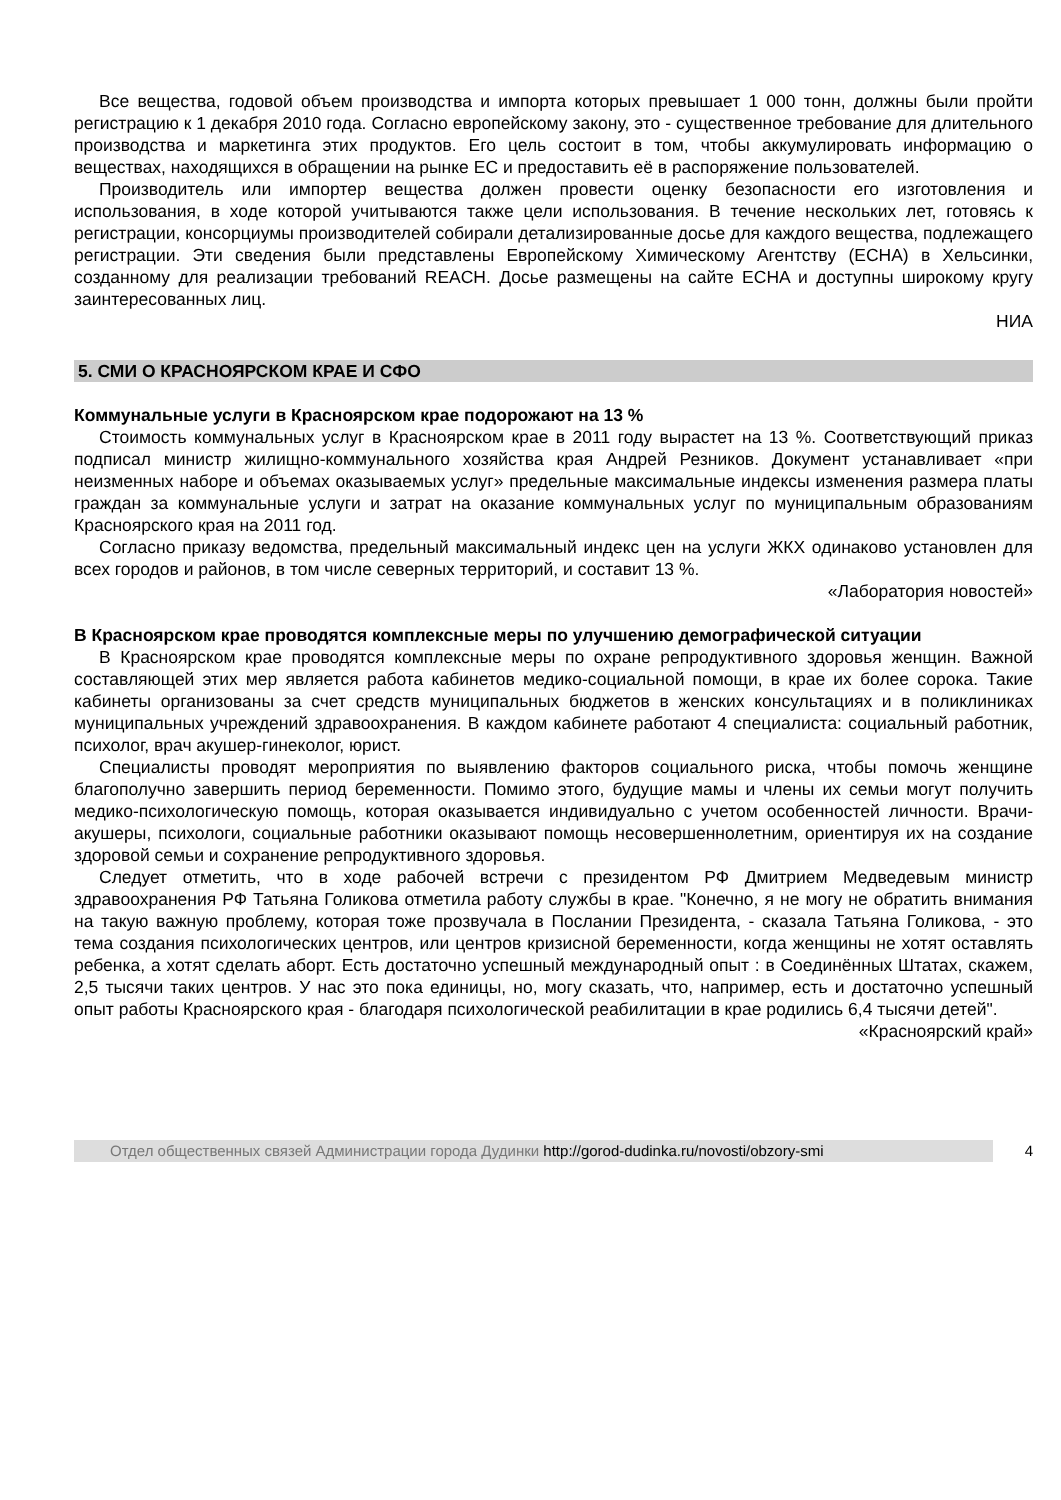Все вещества, годовой объем производства и импорта которых превышает 1 000 тонн, должны были пройти регистрацию к 1 декабря 2010 года. Согласно европейскому закону, это - существенное требование для длительного производства и маркетинга этих продуктов. Его цель состоит в том, чтобы аккумулировать информацию о веществах, находящихся в обращении на рынке ЕС и предоставить её в распоряжение пользователей.
Производитель или импортер вещества должен провести оценку безопасности его изготовления и использования, в ходе которой учитываются также цели использования. В течение нескольких лет, готовясь к регистрации, консорциумы производителей собирали детализированные досье для каждого вещества, подлежащего регистрации. Эти сведения были представлены Европейскому Химическому Агентству (ECHA) в Хельсинки, созданному для реализации требований REACH. Досье размещены на сайте ECHA и доступны широкому кругу заинтересованных лиц.
НИА
5. СМИ О КРАСНОЯРСКОМ КРАЕ И СФО
Коммунальные услуги в Красноярском крае подорожают на 13 %
Стоимость коммунальных услуг в Красноярском крае в 2011 году вырастет на 13 %. Соответствующий приказ подписал министр жилищно-коммунального хозяйства края Андрей Резников. Документ устанавливает «при неизменных наборе и объемах оказываемых услуг» предельные максимальные индексы изменения размера платы граждан за коммунальные услуги и затрат на оказание коммунальных услуг по муниципальным образованиям Красноярского края на 2011 год.
Согласно приказу ведомства, предельный максимальный индекс цен на услуги ЖКХ одинаково установлен для всех городов и районов, в том числе северных территорий, и составит 13 %.
«Лаборатория новостей»
В Красноярском крае проводятся комплексные меры по улучшению демографической ситуации
В Красноярском крае проводятся комплексные меры по охране репродуктивного здоровья женщин. Важной составляющей этих мер является работа кабинетов медико-социальной помощи, в крае их более сорока. Такие кабинеты организованы за счет средств муниципальных бюджетов в женских консультациях и в поликлиниках муниципальных учреждений здравоохранения. В каждом кабинете работают 4 специалиста: социальный работник, психолог, врач акушер-гинеколог, юрист.
Специалисты проводят мероприятия по выявлению факторов социального риска, чтобы помочь женщине благополучно завершить период беременности. Помимо этого, будущие мамы и члены их семьи могут получить медико-психологическую помощь, которая оказывается индивидуально с учетом особенностей личности. Врачи-акушеры, психологи, социальные работники оказывают помощь несовершеннолетним, ориентируя их на создание здоровой семьи и сохранение репродуктивного здоровья.
Следует отметить, что в ходе рабочей встречи с президентом РФ Дмитрием Медведевым министр здравоохранения РФ Татьяна Голикова отметила работу службы в крае. "Конечно, я не могу не обратить внимания на такую важную проблему, которая тоже прозвучала в Послании Президента, - сказала Татьяна Голикова, - это тема создания психологических центров, или центров кризисной беременности, когда женщины не хотят оставлять ребенка, а хотят сделать аборт. Есть достаточно успешный международный опыт : в Соединённых Штатах, скажем, 2,5 тысячи таких центров. У нас это пока единицы, но, могу сказать, что, например, есть и достаточно успешный опыт работы Красноярского края - благодаря психологической реабилитации в крае родились 6,4 тысячи детей".
«Красноярский край»
Отдел общественных связей Администрации города Дудинки http://gorod-dudinka.ru/novosti/obzory-smi
4